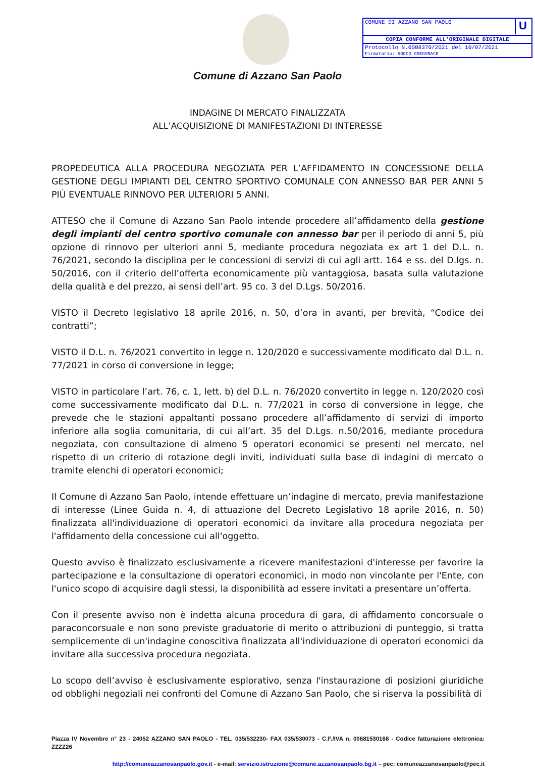COMUNE DI AZZANO SAN PAOLO U
COPIA CONFORME ALL'ORIGINALE DIGITALE
Protocollo N.0008370/2021 del 10/07/2021
Firmatario: ROCCO GREGORACE
Comune di Azzano San Paolo
INDAGINE DI MERCATO FINALIZZATA
ALL’ACQUISIZIONE DI MANIFESTAZIONI DI INTERESSE
PROPEDEUTICA ALLA PROCEDURA NEGOZIATA PER L’AFFIDAMENTO IN CONCESSIONE DELLA GESTIONE DEGLI IMPIANTI DEL CENTRO SPORTIVO COMUNALE CON ANNESSO BAR PER ANNI 5 PIÙ EVENTUALE RINNOVO PER ULTERIORI 5 ANNI.
ATTESO che il Comune di Azzano San Paolo intende procedere all’affidamento della gestione degli impianti del centro sportivo comunale con annesso bar per il periodo di anni 5, più opzione di rinnovo per ulteriori anni 5, mediante procedura negoziata ex art 1 del D.L. n. 76/2021, secondo la disciplina per le concessioni di servizi di cui agli artt. 164 e ss. del D.lgs. n. 50/2016, con il criterio dell’offerta economicamente più vantaggiosa, basata sulla valutazione della qualità e del prezzo, ai sensi dell’art. 95 co. 3 del D.Lgs. 50/2016.
VISTO il Decreto legislativo 18 aprile 2016, n. 50, d’ora in avanti, per brevità, “Codice dei contratti”;
VISTO il D.L. n. 76/2021 convertito in legge n. 120/2020 e successivamente modificato dal D.L. n. 77/2021 in corso di conversione in legge;
VISTO in particolare l’art. 76, c. 1, lett. b) del D.L. n. 76/2020 convertito in legge n. 120/2020 così come successivamente modificato dal D.L. n. 77/2021 in corso di conversione in legge, che prevede che le stazioni appaltanti possano procedere all’affidamento di servizi di importo inferiore alla soglia comunitaria, di cui all’art. 35 del D.Lgs. n.50/2016, mediante procedura negoziata, con consultazione di almeno 5 operatori economici se presenti nel mercato, nel rispetto di un criterio di rotazione degli inviti, individuati sulla base di indagini di mercato o tramite elenchi di operatori economici;
Il Comune di Azzano San Paolo, intende effettuare un’indagine di mercato, previa manifestazione di interesse (Linee Guida n. 4, di attuazione del Decreto Legislativo 18 aprile 2016, n. 50) finalizzata all'individuazione di operatori economici da invitare alla procedura negoziata per l'affidamento della concessione cui all'oggetto.
Questo avviso è finalizzato esclusivamente a ricevere manifestazioni d'interesse per favorire la partecipazione e la consultazione di operatori economici, in modo non vincolante per l'Ente, con l'unico scopo di acquisire dagli stessi, la disponibilità ad essere invitati a presentare un’offerta.
Con il presente avviso non è indetta alcuna procedura di gara, di affidamento concorsuale o paraconcorsuale e non sono previste graduatorie di merito o attribuzioni di punteggio, si tratta semplicemente di un'indagine conoscitiva finalizzata all'individuazione di operatori economici da invitare alla successiva procedura negoziata.
Lo scopo dell’avviso è esclusivamente esplorativo, senza l'instaurazione di posizioni giuridiche od obblighi negoziali nei confronti del Comune di Azzano San Paolo, che si riserva la possibilità di
Piazza IV Novembre n° 23 - 24052 AZZANO SAN PAOLO - TEL. 035/532230- FAX 035/530073 - C.F./IVA n. 00681530168 - Codice fatturazione elettronica: ZZZZ26
http://comuneazzanosanpaolo.gov.it - e-mail: servizio.istruzione@comune.azzanosanpaolo.bg.it – pec: comuneazzanosanpaolo@pec.it